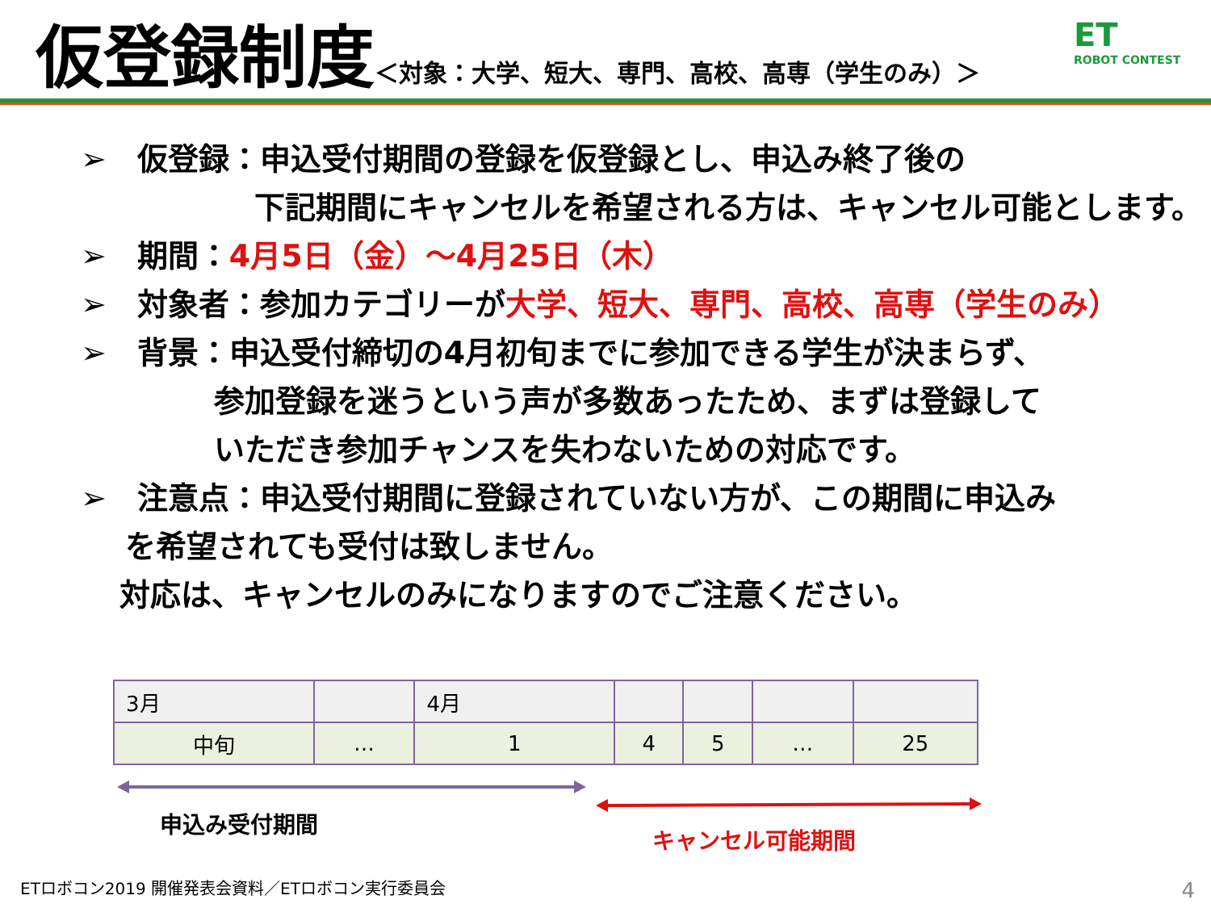仮登録制度 ＜対象：大学、短大、専門、高校、高専（学生のみ）＞
ET
ROBOT CONTEST
➢　仮登録：申込受付期間の登録を仮登録とし、申込み終了後の
下記期間にキャンセルを希望される方は、キャンセル可能とします。
➢　期間：4月5日（金）～4月25日（木）
➢　対象者：参加カテゴリーが大学、短大、専門、高校、高専（学生のみ）
➢　背景：申込受付締切の4月初旬までに参加できる学生が決まらず、
参加登録を迷うという声が多数あったため、まずは登録して
いただき参加チャンスを失わないための対応です。
➢　注意点：申込受付期間に登録されていない方が、この期間に申込み
を希望されても受付は致しません。
対応は、キャンセルのみになりますのでご注意ください。
| 3月 | | 4月 | | | | |
| 中旬 | … | 1 | 4 | 5 | … | 25 |
申込み受付期間
キャンセル可能期間
ETロボコン2019 開催発表会資料／ETロボコン実行委員会
4